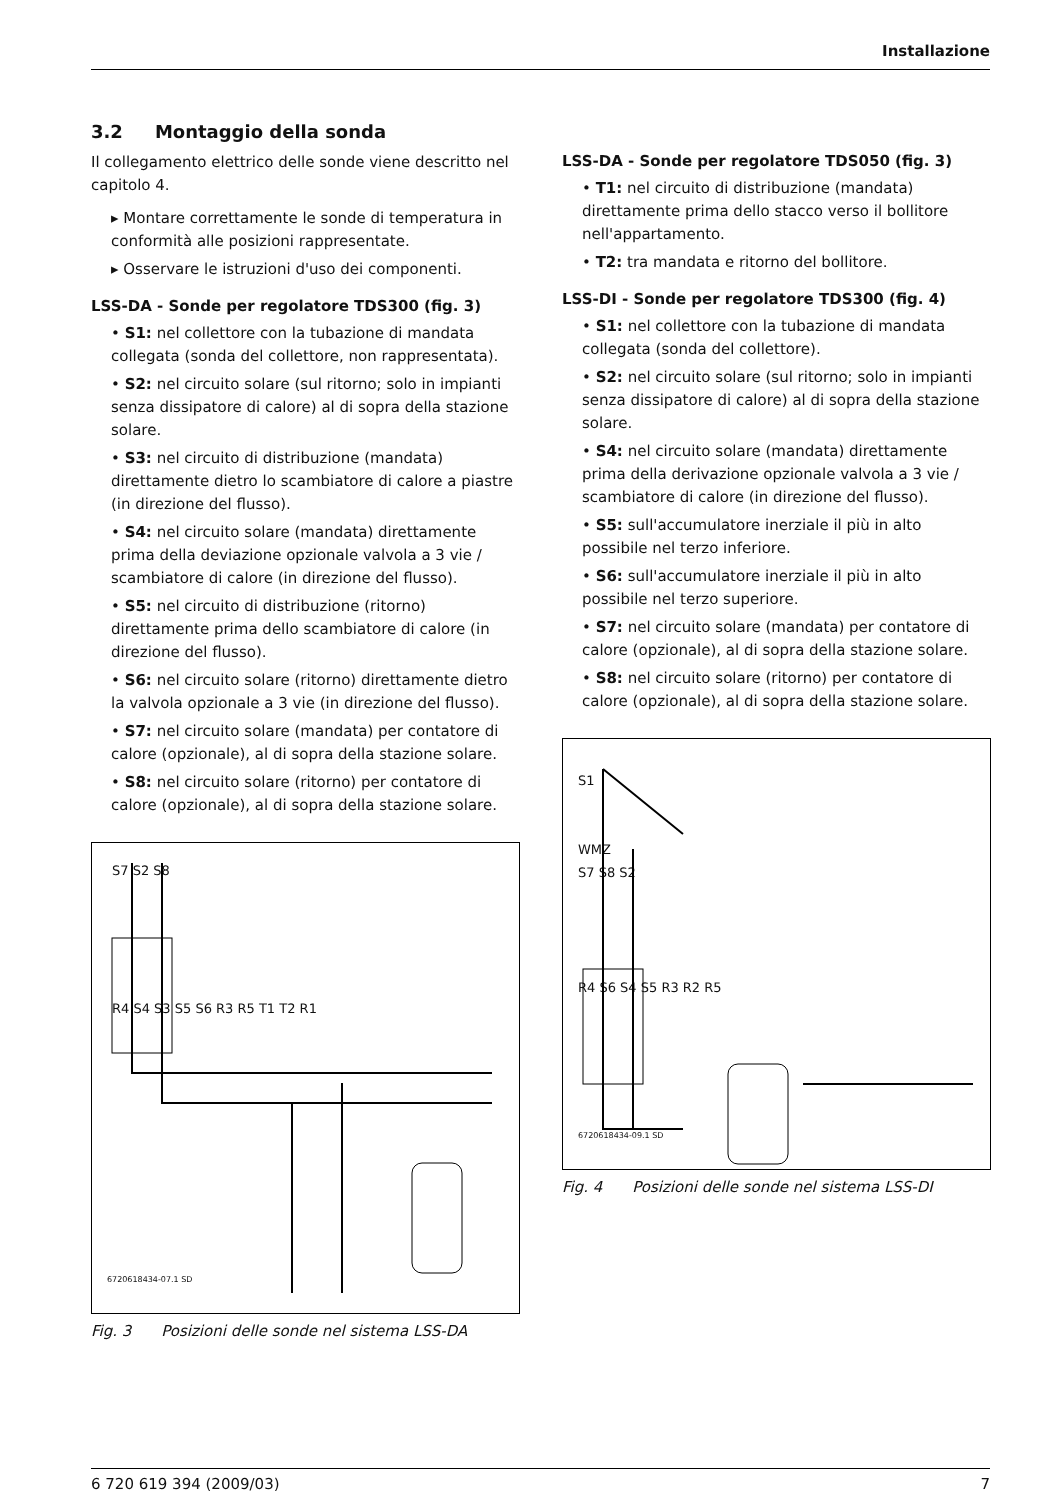Installazione
3.2 Montaggio della sonda
Il collegamento elettrico delle sonde viene descritto nel capitolo 4.
▸ Montare correttamente le sonde di temperatura in conformità alle posizioni rappresentate.
▸ Osservare le istruzioni d'uso dei componenti.
LSS-DA - Sonde per regolatore TDS300 (fig. 3)
• S1: nel collettore con la tubazione di mandata collegata (sonda del collettore, non rappresentata).
• S2: nel circuito solare (sul ritorno; solo in impianti senza dissipatore di calore) al di sopra della stazione solare.
• S3: nel circuito di distribuzione (mandata) direttamente dietro lo scambiatore di calore a piastre (in direzione del flusso).
• S4: nel circuito solare (mandata) direttamente prima della deviazione opzionale valvola a 3 vie / scambiatore di calore (in direzione del flusso).
• S5: nel circuito di distribuzione (ritorno) direttamente prima dello scambiatore di calore (in direzione del flusso).
• S6: nel circuito solare (ritorno) direttamente dietro la valvola opzionale a 3 vie (in direzione del flusso).
• S7: nel circuito solare (mandata) per contatore di calore (opzionale), al di sopra della stazione solare.
• S8: nel circuito solare (ritorno) per contatore di calore (opzionale), al di sopra della stazione solare.
S7 S2 S8
R4 S4 S3 S5 S6 R3 R5 T1 T2 R1
6720618434-07.1 SD
Fig. 3 Posizioni delle sonde nel sistema LSS-DA
LSS-DA - Sonde per regolatore TDS050 (fig. 3)
• T1: nel circuito di distribuzione (mandata) direttamente prima dello stacco verso il bollitore nell'appartamento.
• T2: tra mandata e ritorno del bollitore.
LSS-DI - Sonde per regolatore TDS300 (fig. 4)
• S1: nel collettore con la tubazione di mandata collegata (sonda del collettore).
• S2: nel circuito solare (sul ritorno; solo in impianti senza dissipatore di calore) al di sopra della stazione solare.
• S4: nel circuito solare (mandata) direttamente prima della derivazione opzionale valvola a 3 vie / scambiatore di calore (in direzione del flusso).
• S5: sull'accumulatore inerziale il più in alto possibile nel terzo inferiore.
• S6: sull'accumulatore inerziale il più in alto possibile nel terzo superiore.
• S7: nel circuito solare (mandata) per contatore di calore (opzionale), al di sopra della stazione solare.
• S8: nel circuito solare (ritorno) per contatore di calore (opzionale), al di sopra della stazione solare.
S1
WMZ
S7 S8 S2
R4 S6 S4 S5 R3 R2 R5
6720618434-09.1 SD
Fig. 4 Posizioni delle sonde nel sistema LSS-DI
6 720 619 394 (2009/03) 7